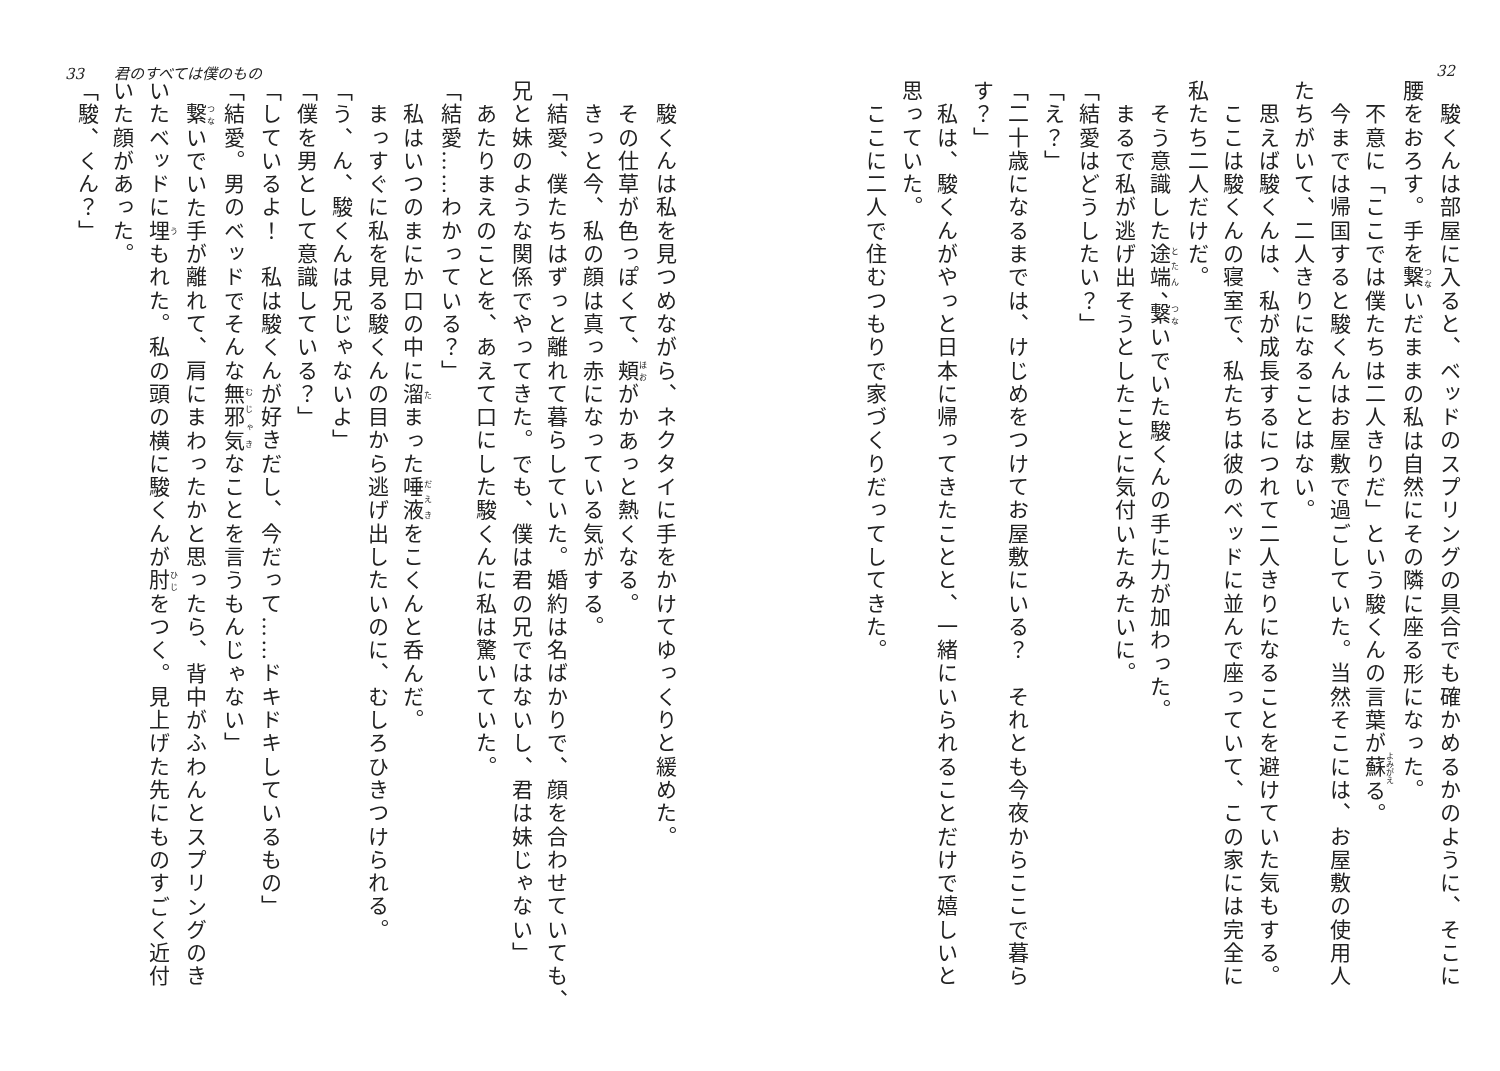32
　駿くんは部屋に入ると、ベッドのスプリングの具合でも確かめるかのように、そこに
腰をおろす。手を繋いだままの私は自然にその隣に座る形になった。
　不意に「ここでは僕たちは二人きりだ」という駿くんの言葉が蘇る。
　今までは帰国すると駿くんはお屋敷で過ごしていた。当然そこには、お屋敷の使用人
たちがいて、二人きりになることはない。
　思えば駿くんは、私が成長するにつれて二人きりになることを避けていた気もする。
　ここは駿くんの寝室で、私たちは彼のベッドに並んで座っていて、この家には完全に
私たち二人だけだ。
　そう意識した途端、繋いでいた駿くんの手に力が加わった。
　まるで私が逃げ出そうとしたことに気付いたみたいに。
「結愛はどうしたい？」
「え？」
「二十歳になるまでは、けじめをつけてお屋敷にいる？　それとも今夜からここで暮ら
す？」
　私は、駿くんがやっと日本に帰ってきたことと、一緒にいられることだけで嬉しいと
思っていた。
　ここに二人で住むつもりで家づくりだってしてきた。
33　　君のすべては僕のもの
　駿くんは私を見つめながら、ネクタイに手をかけてゆっくりと緩めた。
　その仕草が色っぽくて、頬がかあっと熱くなる。
　きっと今、私の顔は真っ赤になっている気がする。
「結愛、僕たちはずっと離れて暮らしていた。婚約は名ばかりで、顔を合わせていても、
兄と妹のような関係でやってきた。でも、僕は君の兄ではないし、君は妹じゃない」
　あたりまえのことを、あえて口にした駿くんに私は驚いていた。
「結愛……わかっている？」
　私はいつのまにか口の中に溜まった唾液をこくんと呑んだ。
　まっすぐに私を見る駿くんの目から逃げ出したいのに、むしろひきつけられる。
「う、ん、駿くんは兄じゃないよ」
「僕を男として意識している？」
「しているよ！　私は駿くんが好きだし、今だって……ドキドキしているもの」
「結愛。男のベッドでそんな無邪気なことを言うもんじゃない」
　繋いでいた手が離れて、肩にまわったかと思ったら、背中がふわんとスプリングのき
いたベッドに埋もれた。私の頭の横に駿くんが肘をつく。見上げた先にものすごく近付
いた顔があった。
「駿、くん？」